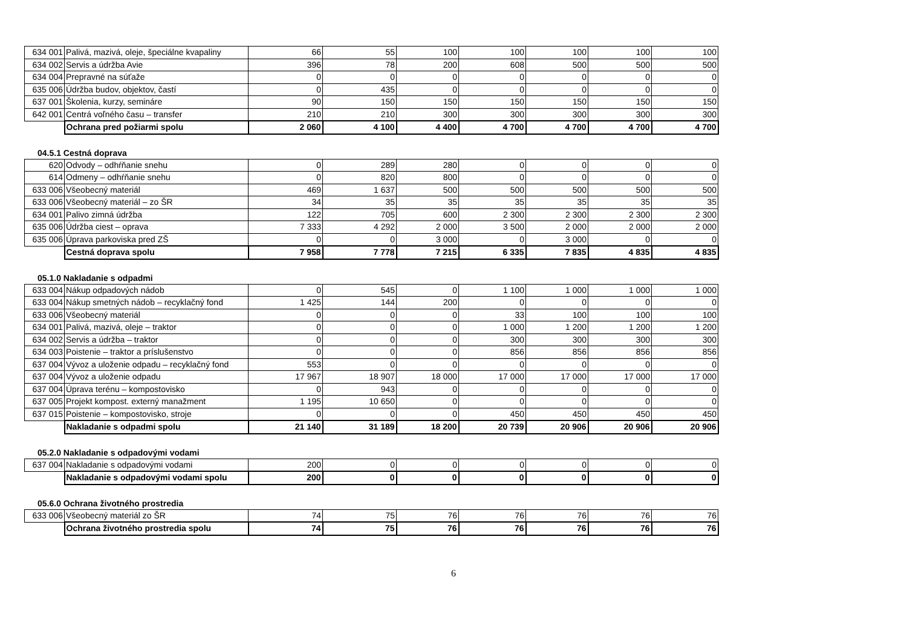| 634 001 | Palivá, mazivá, oleje, špeciálne kvapaliny | 66 | 55 | 100 | 100 | 100 | 100 | 100 |
| 634 002 | Servis a údržba Avie | 396 | 78 | 200 | 608 | 500 | 500 | 500 |
| 634 004 | Prepravné na súťaže | 0 | 0 | 0 | 0 | 0 | 0 | 0 |
| 635 006 | Údržba budov, objektov, častí | 0 | 435 | 0 | 0 | 0 | 0 | 0 |
| 637 001 | Školenia, kurzy, semináre | 90 | 150 | 150 | 150 | 150 | 150 | 150 |
| 642 001 | Centrá voľného času – transfer | 210 | 210 | 300 | 300 | 300 | 300 | 300 |
| | Ochrana pred požiarmi spolu | 2 060 | 4 100 | 4 400 | 4 700 | 4 700 | 4 700 | 4 700 |
04.5.1 Cestná doprava
| 620 | Odvody – odhŕňanie snehu | 0 | 289 | 280 | 0 | 0 | 0 | 0 |
| 614 | Odmeny – odhŕňanie snehu | 0 | 820 | 800 | 0 | 0 | 0 | 0 |
| 633 006 | Všeobecný materiál | 469 | 1 637 | 500 | 500 | 500 | 500 | 500 |
| 633 006 | Všeobecný materiál – zo ŠR | 34 | 35 | 35 | 35 | 35 | 35 | 35 |
| 634 001 | Palivo zimná údržba | 122 | 705 | 600 | 2 300 | 2 300 | 2 300 | 2 300 |
| 635 006 | Údržba ciest – oprava | 7 333 | 4 292 | 2 000 | 3 500 | 2 000 | 2 000 | 2 000 |
| 635 006 | Úprava parkoviska pred ZŠ | 0 | 0 | 3 000 | 0 | 3 000 | 0 | 0 |
| | Cestná doprava spolu | 7 958 | 7 778 | 7 215 | 6 335 | 7 835 | 4 835 | 4 835 |
05.1.0 Nakladanie s odpadmi
| 633 004 | Nákup odpadových nádob | 0 | 545 | 0 | 1 100 | 1 000 | 1 000 | 1 000 |
| 633 004 | Nákup smetných nádob – recyklačný fond | 1 425 | 144 | 200 | 0 | 0 | 0 | 0 |
| 633 006 | Všeobecný materiál | 0 | 0 | 0 | 33 | 100 | 100 | 100 |
| 634 001 | Palivá, mazivá, oleje – traktor | 0 | 0 | 0 | 1 000 | 1 200 | 1 200 | 1 200 |
| 634 002 | Servis a údržba – traktor | 0 | 0 | 0 | 300 | 300 | 300 | 300 |
| 634 003 | Poistenie – traktor a príslušenstvo | 0 | 0 | 0 | 856 | 856 | 856 | 856 |
| 637 004 | Vývoz a uloženie odpadu – recyklačný fond | 553 | 0 | 0 | 0 | 0 | 0 | 0 |
| 637 004 | Vývoz a uloženie odpadu | 17 967 | 18 907 | 18 000 | 17 000 | 17 000 | 17 000 | 17 000 |
| 637 004 | Úprava terénu – kompostovisko | 0 | 943 | 0 | 0 | 0 | 0 | 0 |
| 637 005 | Projekt kompost. externý manažment | 1 195 | 10 650 | 0 | 0 | 0 | 0 | 0 |
| 637 015 | Poistenie – kompostovisko, stroje | 0 | 0 | 0 | 450 | 450 | 450 | 450 |
| | Nakladanie s odpadmi spolu | 21 140 | 31 189 | 18 200 | 20 739 | 20 906 | 20 906 | 20 906 |
05.2.0 Nakladanie s odpadovými vodami
| 637 004 | Nakladanie s odpadovými vodami | 200 | 0 | 0 | 0 | 0 | 0 | 0 |
| | Nakladanie s odpadovými vodami spolu | 200 | 0 | 0 | 0 | 0 | 0 | 0 |
05.6.0 Ochrana životného prostredia
| 633 006 | Všeobecný materiál zo ŠR | 74 | 75 | 76 | 76 | 76 | 76 | 76 |
| | Ochrana životného prostredia spolu | 74 | 75 | 76 | 76 | 76 | 76 | 76 |
6